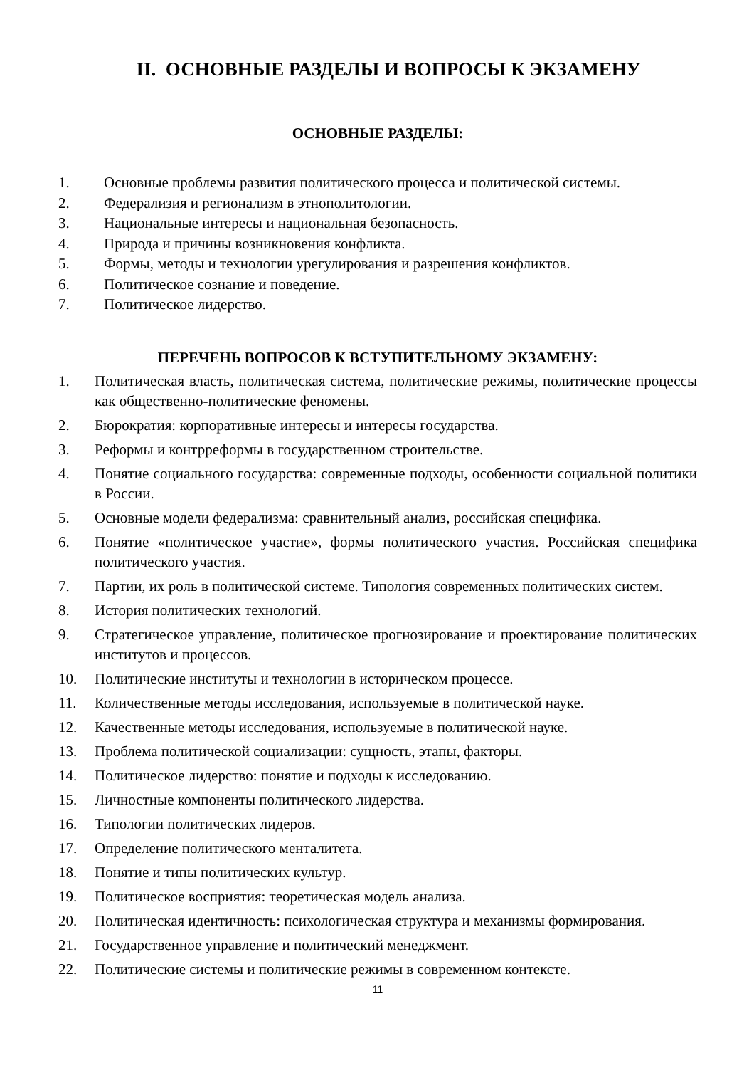II. ОСНОВНЫЕ РАЗДЕЛЫ И ВОПРОСЫ К ЭКЗАМЕНУ
ОСНОВНЫЕ РАЗДЕЛЫ:
1. Основные проблемы развития политического процесса и политической системы.
2. Федерализия и регионализм в этнополитологии.
3. Национальные интересы и национальная безопасность.
4. Природа и причины возникновения конфликта.
5. Формы, методы и технологии урегулирования и разрешения конфликтов.
6. Политическое сознание и поведение.
7. Политическое лидерство.
ПЕРЕЧЕНЬ ВОПРОСОВ К ВСТУПИТЕЛЬНОМУ ЭКЗАМЕНУ:
1. Политическая власть, политическая система, политические режимы, политические процессы как общественно-политические феномены.
2. Бюрократия: корпоративные интересы и интересы государства.
3. Реформы и контрреформы в государственном строительстве.
4. Понятие социального государства: современные подходы, особенности социальной политики в России.
5. Основные модели федерализма: сравнительный анализ, российская специфика.
6. Понятие «политическое участие», формы политического участия. Российская специфика политического участия.
7. Партии, их роль в политической системе. Типология современных политических систем.
8. История политических технологий.
9. Стратегическое управление, политическое прогнозирование и проектирование политических институтов и процессов.
10. Политические институты и технологии в историческом процессе.
11. Количественные методы исследования, используемые в политической науке.
12. Качественные методы исследования, используемые в политической науке.
13. Проблема политической социализации: сущность, этапы, факторы.
14. Политическое лидерство: понятие и подходы к исследованию.
15. Личностные компоненты политического лидерства.
16. Типологии политических лидеров.
17. Определение политического менталитета.
18. Понятие и типы политических культур.
19. Политическое восприятия: теоретическая модель анализа.
20. Политическая идентичность: психологическая структура и механизмы формирования.
21. Государственное управление и политический менеджмент.
22. Политические системы и политические режимы в современном контексте.
11